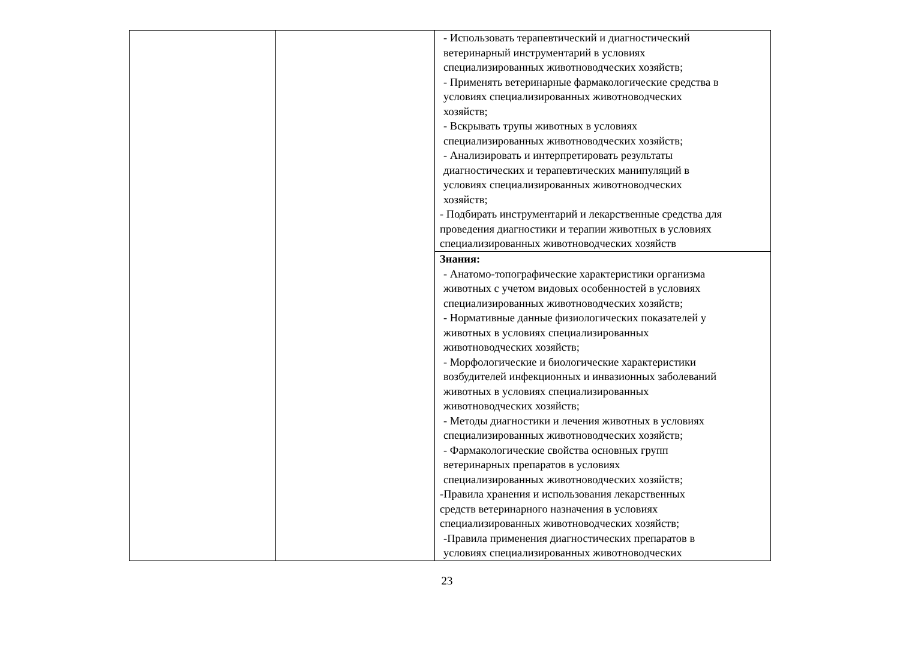| | | - Использовать терапевтический и диагностический ветеринарный инструментарий в условиях специализированных животноводческих хозяйств; - Применять ветеринарные фармакологические средства в условиях специализированных животноводческих хозяйств; - Вскрывать трупы животных в условиях специализированных животноводческих хозяйств; - Анализировать и интерпретировать результаты диагностических и терапевтических манипуляций в условиях специализированных животноводческих хозяйств; - Подбирать инструментарий и лекарственные средства для проведения диагностики и терапии животных в условиях специализированных животноводческих хозяйств |
| | | Знания: - Анатомо-топографические характеристики организма животных с учетом видовых особенностей в условиях специализированных животноводческих хозяйств; - Нормативные данные физиологических показателей у животных в условиях специализированных животноводческих хозяйств; - Морфологические и биологические характеристики возбудителей инфекционных и инвазионных заболеваний животных в условиях специализированных животноводческих хозяйств; - Методы диагностики и лечения животных в условиях специализированных животноводческих хозяйств; - Фармакологические свойства основных групп ветеринарных препаратов в условиях специализированных животноводческих хозяйств; -Правила хранения и использования лекарственных средств ветеринарного назначения в условиях специализированных животноводческих хозяйств; -Правила применения диагностических препаратов в условиях специализированных животноводческих |
23